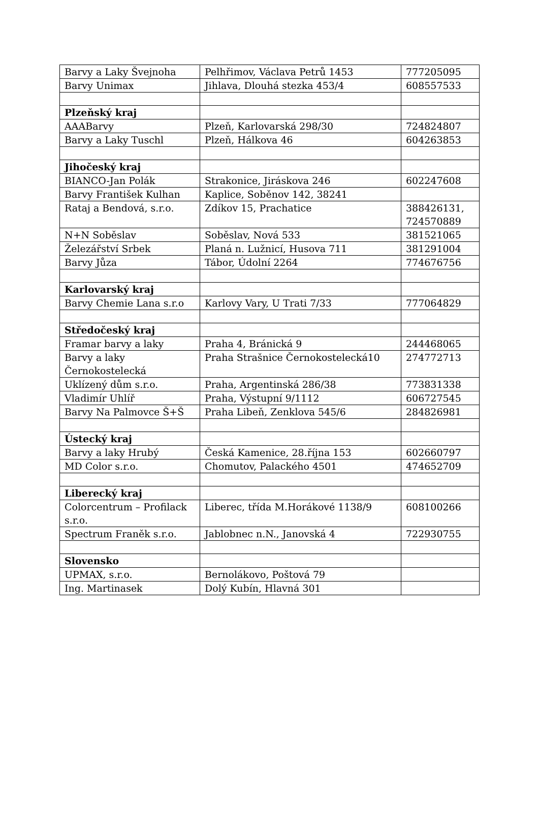| Barvy a Laky Švejnoha | Pelhřimov, Václava Petrů 1453 | 777205095 |
| Barvy Unimax | Jihlava, Dlouhá stezka 453/4 | 608557533 |
| Plzeňský kraj | | |
| AAABarvy | Plzeň, Karlovarská 298/30 | 724824807 |
| Barvy a Laky Tuschl | Plzeň, Hálkova 46 | 604263853 |
| Jihočeský kraj | | |
| BIANCO-Jan Polák | Strakonice, Jiráskova 246 | 602247608 |
| Barvy František Kulhan | Kaplice, Soběnov 142, 38241 | |
| Rataj a Bendová, s.r.o. | Zdíkov 15, Prachatice | 388426131, 724570889 |
| N+N Soběslav | Soběslav, Nová 533 | 381521065 |
| Železářství Srbek | Planá n. Lužnicí, Husova 711 | 381291004 |
| Barvy Jůza | Tábor, Údolní 2264 | 774676756 |
| Karlovarský kraj | | |
| Barvy Chemie Lana s.r.o | Karlovy Vary, U Trati 7/33 | 777064829 |
| Středočeský kraj | | |
| Framar barvy a laky | Praha 4, Bránická 9 | 244468065 |
| Barvy a laky Černokostelecká | Praha Strašnice Černokostelecká10 | 274772713 |
| Uklízený dům s.r.o. | Praha, Argentinská 286/38 | 773831338 |
| Vladimír Uhlíř | Praha, Výstupní 9/1112 | 606727545 |
| Barvy Na Palmovce Š+Š | Praha Libeň, Zenklova 545/6 | 284826981 |
| Ústecký kraj | | |
| Barvy a laky Hrubý | Česká Kamenice, 28.října 153 | 602660797 |
| MD Color s.r.o. | Chomutov, Palackého 4501 | 474652709 |
| Liberecký kraj | | |
| Colorcentrum – Profilack s.r.o. | Liberec, třída M.Horákové 1138/9 | 608100266 |
| Spectrum Franěk s.r.o. | Jablobnec n.N., Janovská 4 | 722930755 |
| Slovensko | | |
| UPMAX, s.r.o. | Bernolákovo, Poštová 79 | |
| Ing. Martinasek | Dolý Kubín, Hlavná 301 | |